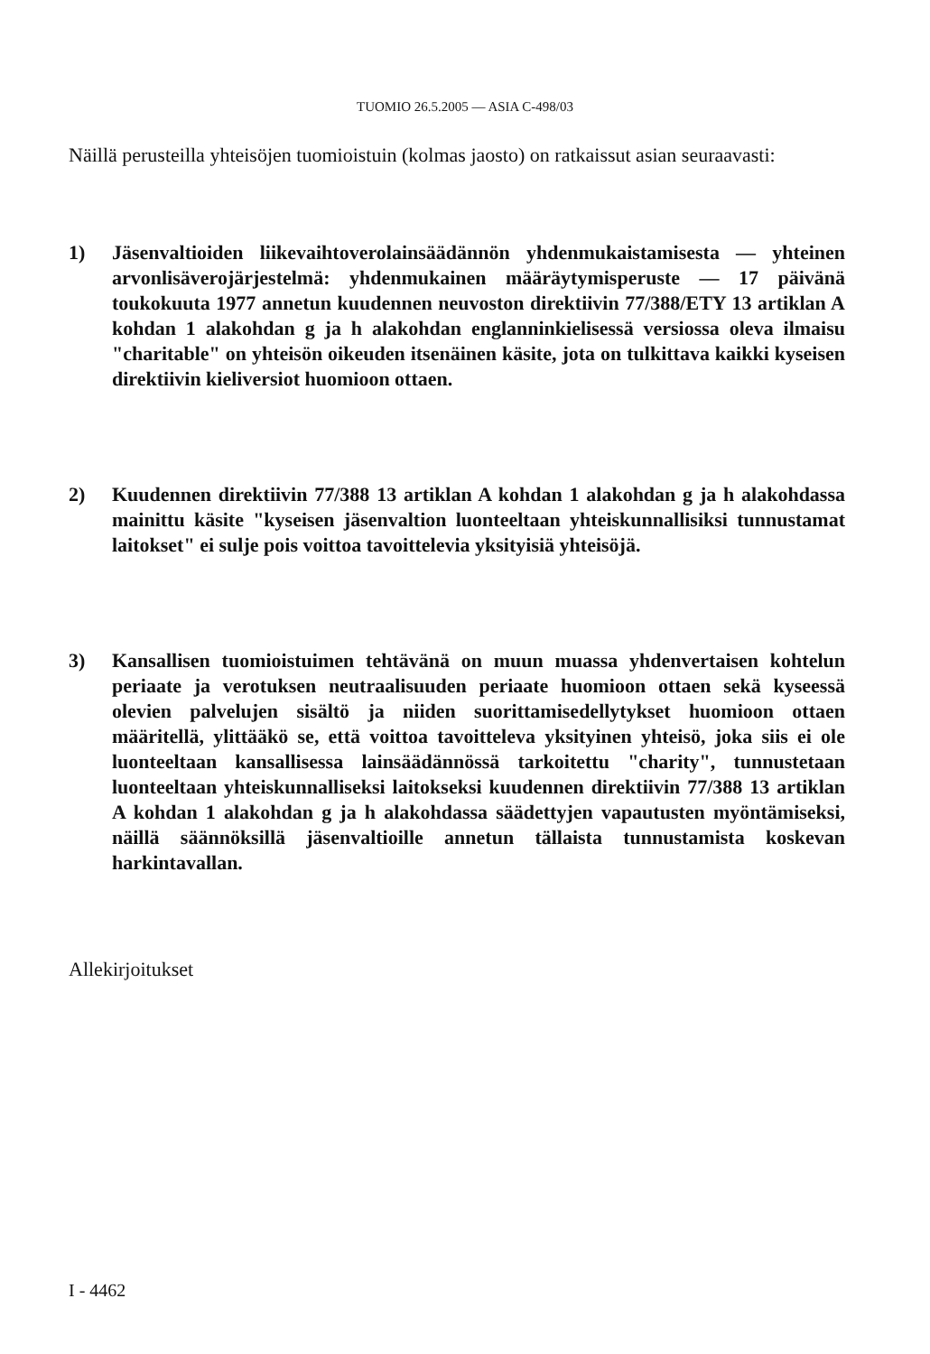TUOMIO 26.5.2005 — ASIA C-498/03
Näillä perusteilla yhteisöjen tuomioistuin (kolmas jaosto) on ratkaissut asian seuraavasti:
1) Jäsenvaltioiden liikevaihtoverolainsäädännön yhdenmukaistamisesta — yhteinen arvonlisäverojärjestelmä: yhdenmukainen määräytymisperuste — 17 päivänä toukokuuta 1977 annetun kuudennen neuvoston direktiivin 77/388/ETY 13 artiklan A kohdan 1 alakohdan g ja h alakohdan englanninkielisessä versiossa oleva ilmaisu "charitable" on yhteisön oikeuden itsenäinen käsite, jota on tulkittava kaikki kyseisen direktiivin kieliversiot huomioon ottaen.
2) Kuudennen direktiivin 77/388 13 artiklan A kohdan 1 alakohdan g ja h alakohdassa mainittu käsite "kyseisen jäsenvaltion luonteeltaan yhteiskunnallisiksi tunnustamat laitokset" ei sulje pois voittoa tavoittelevia yksityisiä yhteisöjä.
3) Kansallisen tuomioistuimen tehtävänä on muun muassa yhdenvertaisen kohtelun periaate ja verotuksen neutraalisuuden periaate huomioon ottaen sekä kyseessä olevien palvelujen sisältö ja niiden suorittamisedellytykset huomioon ottaen määritellä, ylittääkö se, että voittoa tavoitteleva yksityinen yhteisö, joka siis ei ole luonteeltaan kansallisessa lainsäädännössä tarkoitettu "charity", tunnustetaan luonteeltaan yhteiskunnalliseksi laitokseksi kuudennen direktiivin 77/388 13 artiklan A kohdan 1 alakohdan g ja h alakohdassa säädettyjen vapautusten myöntämiseksi, näillä säännöksillä jäsenvaltioille annetun tällaista tunnustamista koskevan harkintavallan.
Allekirjoitukset
I - 4462